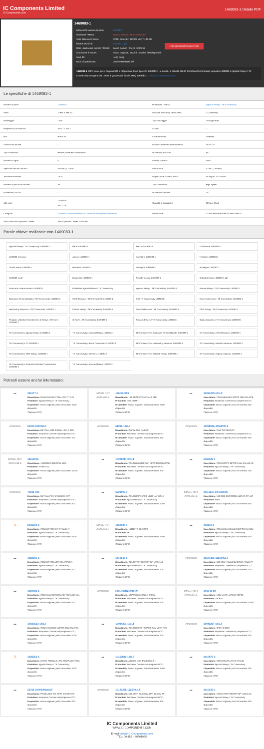IC Components Limited
IC-Components.com
1469083-1 Details PDF
1469083-1
| fabbricante Numero di parte: | 1469083-1 | |
| Produttore / Marca | Agastat Relays / TE Connectivity | |
| Parte della descrizione: | CONN HEADER 60POS VERT HM-ZD | |
| Schede tecniche: | 1469083-1.pdf | RICHIEDI UN PREVENTIVO |
| Stato Lead senza piombo / RoHS: | Senza piombo / RoHS conforme | |
| Condizione di scorta: | Nuovo originale, pezzi di ricambio 300 disponibili. | |
| Nave da: | Hong Kong | |
| Modo di spedizione: | DHL/Fedex/TNT/UPS | |
1469083-1 100% nuovi pezzi originali 300 in magazzino, trova il prezzo 1469083-1, le scorte, la scheda dati IC Components Ltd online, acquista 1469083-1 Agastat Relays / TE Connectivity con garanzia. 100% di garanzia di fiducia. RFQ 1469083-1: Info@IC-Components.com
Le specifiche di 1469083-1
| Numero di parte | 1469083-1 | Produttore / Marca | Agastat Relays / TE Connectivity |
| Serie | Z-PACK HM-Zd | Moisture Sensitivity Level (MSL) | 1 (Unlimited) |
| imballaggio | Tube | Tipo montaggio | Through Hole |
| temperatura di esercizio | -65°C ~ 105°C | Colore | - |
| fine | Press-Fit | Caratteristiche | Shielded |
| Valutazione attuale | - | Nominali infiammabilità materiale | UL94 V-0 |
| Tipo connettore | Header, Male Pins and Blades | Numero di posizioni | 90 |
| Numero di righe | 6 | Finitura contatto | Gold |
| Spessore finitura contatto | 50.0µin (1.27µm) | Intonazione | 0.098" (2.50mm) |
| Tensione nominale | 250V | Disposizione contatti, tipica | 60 Signal, 30 Ground |
| Numero di posizioni caricate | All | Tipo connettore | High Speed |
| connettore, utilizzo | - | Numero di colonne | 10 |
| Altri nomi | 14690831 A101779 | Quantità di magazzino | 300 pcs Stock |
| Categoria | Connettori, interconnessioni > Connettori backplane-Specialized | Descrizione | CONN HEADER 60POS VERT HM-ZD |
| Stato Lead senza piombo / RoHS | Senza piombo / RoHS conforme | | |
Parole chiave realizzate con 1469083-1
Agastat Relays / TE Connectivity 1469083-1
Parte 1469083-1
Prezzo 1469083-1
Distributore 1469083-1
1469083-1 tecnico
Azione 1469083-1
Inventario 1469083-1
Fornitore 1469083-1
Ordine online 1469083-1
Richiesta 1469083-1
Immagine 1469083-1
Immagine 1469083-1
1469083-1 pdf
Datasheet 1469083-1
Scheda tecnica 1469083-1
Scheda tecnica 1469083-1 pdf
Scarica la scheda tecnica 1469083-1
Produttore Agastat Relays / TE Connectivity
Agastat Relays / TE Connectivity 1469083-1
Axicom Relays / TE Connectivity 1469083-1
Buchanan Terminal Blocks / TE Connectivity 1469083-1
CGS Resistors / TE Connectivity 1469083-1
CII / TE Connectivity 1469083-1
Elcon Connectors / TE Connectivity 1469083-1
Holsworthy Resistors / TE Connectivity 1469083-1
Kilovac Relays / TE Connectivity 1469083-1
Neohm Resistors / TE Connectivity 1469083-1
OEG Relays / TE Connectivity 1469083-1
Products Unlimited Transformers & Relays / TE Conn 1469083-1
Q-Cee's / TE Connectivity 1469083-1
Schrack Relays / TE Connectivity 1469083-1
Sigma Inductors / TE Connectivity 1469083-1
TE Connectivity's Agastat Relays 1469083-1
TE Connectivity's Axicom Relays 1469083-1
TE Connectivity's Buchanan Terminal Blocks 1469083-1
TE Connectivity's CGS Resistors 1469083-1
TE Connectivity's CII 1469083-1
TE Connectivity's Elcon Connectors 1469083-1
TE Connectivity's Holsworthy Resistors 1469083-1
TE Connectivity's Neohm Resistors 1469083-1
TE Connectivity's OEG Relays 1469083-1
TE Connectivity's Q-Cee's 1469083-1
TE Connectivity's Schrack Relays 1469083-1
TE Connectivity's Sigma Inductors 1469083-1
TE Connectivity's Products Unlimited Transformers 1469083-1
TE Connectivity's Kilovac Relays 1469083-1
Potresti essere anche interessato:
▬ 292177-1
Descrizione: MINI DRAWER CONN FOR CT 14P
Produttori: Agastat Relays / TE Connectivity
Disponibile: Nuovo originale, pezzi di ricambio 1500 disponibili.
Citazione: RFQ
IMAGE NOT AVAILABLE
146-06J08S
Descrizione: 146-06J08S COILCRAFT SMD
Produttori: COILCRAFT
Disponibile: Nuovo originale, pezzi di ricambio 2400 disponibili.
Citazione: RFQ
▬ 10034249-101LF
Descrizione: CONN HEADER 90POS 2MM R/A PCB
Produttori: Amphenol Commercial (Amphenol ICC)
Disponibile: Nuovo originale, pezzi di ricambio 500 disponibili.
Citazione: RFQ
Amphenol 55003-101002LF
Descrizione: METRAL 4000 SIGNAL HDR 5 STD
Produttori: Amphenol Commercial (Amphenol ICC)
Disponibile: Nuovo originale, pezzi di ricambio 100 disponibili.
Citazione: RFQ
Amphenol 51915-162LF
Descrizione: PWRBLADE RA REC
Produttori: Amphenol Commercial (Amphenol ICC)
Disponibile: Nuovo originale, pezzi di ricambio 100 disponibili.
Citazione: RFQ
Amphenol 10028916-4455P00LF
Descrizione: PWR 2X2 RECEPT
Produttori: Amphenol Commercial (Amphenol ICC)
Disponibile: Nuovo originale, pezzi di ricambio 300 disponibili.
Citazione: RFQ
IMAGE NOT AVAILABLE
14612006
Descrizione: 14612006 FREESCAL BGA
Produttori: FREESCAL
Disponibile: Nuovo originale, pezzi di ricambio 11000 disponibili.
Citazione: RFQ
▬ 10028917-001LF
Descrizione: CONN HEADER PWR 4POS 2MM R/A PCB
Produttori: Amphenol Commercial (Amphenol ICC)
Disponibile: Nuovo originale, pezzi di ricambio 300 disponibili.
Citazione: RFQ
▬ 6469028-1
Descrizione: CONN RCPT 40POS DUAL R/A HM-ZD
Produttori: Agastat Relays / TE Connectivity
Disponibile: Nuovo originale, pezzi di ricambio 100 disponibili.
Citazione: RFQ
Amphenol 70231-101
Descrizione: METRAL PWR 4RX1M RA RCP
Produttori: Amphenol Commercial (Amphenol ICC)
Disponibile: Nuovo originale, pezzi di ricambio 300 disponibili.
Citazione: RFQ
▬ 5223995-3
Descrizione: CONN RCPT 6POS VERT NAT GOLD
Produttori: Agastat Relays / TE Connectivity
Disponibile: Nuovo originale, pezzi di ricambio 2000 disponibili.
Citazione: RFQ
IMAGE NOT AVAILABLE
146-6210-00(C22080)
Descrizione: 146-6210-00(C22080) AMIS PLCC-44P
Produttori: AMIS
Disponibile: Nuovo originale, pezzi di ricambio 500 disponibili.
Citazione: RFQ
TE 6646592-1
Descrizione: CONNECTOR SKT STRAIGHT
Produttori: Agastat Relays / TE Connectivity
Disponibile: Nuovo originale, pezzi di ricambio 2400 disponibili.
Citazione: RFQ
IMAGE NOT AVAILABLE
1462037-9
Descrizione: 1462037-9 TE SOP8
Produttori: TE
Disponibile: Nuovo originale, pezzi di ricambio 3300 disponibili.
Citazione: RFQ
▬ 292178-1
Descrizione: CONN MINI-DRAWER 22POS DL 2MM
Produttori: Agastat Relays / TE Connectivity
Disponibile: Nuovo originale, pezzi di ricambio 600 disponibili.
Citazione: RFQ
▬ 1982295-1
Descrizione: CONNECTOR ASSY RA, POWER
Produttori: Agastat Relays / TE Connectivity
Disponibile: Nuovo originale, pezzi di ricambio 300 disponibili.
Citazione: RFQ
▬ 1410142-1
Descrizione: CONN VERT RECEPT BP VITA41/46
Produttori: Agastat Relays / TE Connectivity
Disponibile: Nuovo originale, pezzi di ricambio 100 disponibili.
Citazione: RFQ
Amphenol 10127225-112500ULF
Descrizione: 590-5SAF-EXAMEZZ 2PAIR 7.5MM PF
Produttori: Amphenol Commercial (Amphenol ICC)
Disponibile: Nuovo originale, pezzi di ricambio 100 disponibili.
Citazione: RFQ
▬ 1469922-1
Descrizione: CONN DAUGHTERCARD TIN SLDR TAIL
Produttori: Agastat Relays / TE Connectivity
Disponibile: Nuovo originale, pezzi di ricambio 600 disponibili.
Citazione: RFQ
Amphenol HM1C02D2C010N9
Descrizione: 48 POS HM1 CABLE CONN.
Produttori: Amphenol Commercial (Amphenol ICC)
Disponibile: Nuovo originale, pezzi di ricambio 500 disponibili.
Citazione: RFQ
IMAGE NOT AVAILABLE
146J-W-DT
Descrizione: 146J-W-DT LUCENT SOP20
Produttori: LUCENT
Disponibile: Nuovo originale, pezzi di ricambio 14000 disponibili.
Citazione: RFQ
▬ 10025613-101LF
Descrizione: CONN HEADER 150POS 2MM R/A PCB
Produttori: Amphenol Commercial (Amphenol ICC)
Disponibile: Nuovo originale, pezzi di ricambio 1000 disponibili.
Citazione: RFQ
▬ 10034251-101LF
Descrizione: CONN RECEPT 90POS 2MM VERT PCB
Produttori: Amphenol Commercial (Amphenol ICC)
Disponibile: Nuovo originale, pezzi di ricambio 700 disponibili.
Citazione: RFQ
Amphenol 10045267-101LF
Descrizione: 3PRH 8l 2MM
Produttori: Amphenol Commercial (Amphenol ICC)
Disponibile: Nuovo originale, pezzi di ricambio 300 disponibili.
Citazione: RFQ
TE 1926251-1
Descrizione: ICCON PARALLEL PIN COMPLIANT GOL
Produttori: Agastat Relays / TE Connectivity
Disponibile: Nuovo originale, pezzi di ricambio 1200 disponibili.
Citazione: RFQ
▬ 10119886-101LF
Descrizione: AIRMAX VSE 3PAIR 6IMLA H
Produttori: Amphenol Commercial (Amphenol ICC)
Disponibile: Nuovo originale, pezzi di ricambio 1400 disponibili.
Citazione: RFQ
▬ 1410975-3
Descrizione: CONN R/A PLUG DC VITA46
Produttori: Agastat Relays / TE Connectivity
Disponibile: Nuovo originale, pezzi di ricambio 200 disponibili.
Citazione: RFQ
▬ 51761-10002406AALF
Descrizione: PWRBLADE R/A RCPT 24S 6P STB
Produttori: Amphenol Commercial (Amphenol ICC)
Disponibile: Nuovo originale, pezzi di ricambio 500 disponibili.
Citazione: RFQ
Amphenol 10127225-122500ULF
Descrizione: 590-5SCF-EXAMEZZ 2PR 22.5MM PF
Produttori: Amphenol Commercial (Amphenol ICC)
Disponibile: Nuovo originale, pezzi di ricambio 100 disponibili.
Citazione: RFQ
▬ 1410140-1
Descrizione: CONN VERT RECEPT BP VITA41/46
Produttori: Agastat Relays / TE Connectivity
Disponibile: Nuovo originale, pezzi di ricambio 500 disponibili.
Citazione: RFQ
IC Components Limited
WWW.IC-COMPONENTS.COM
E-mail: Info@IC-Components.com
TEL: 00 852 - 30501935